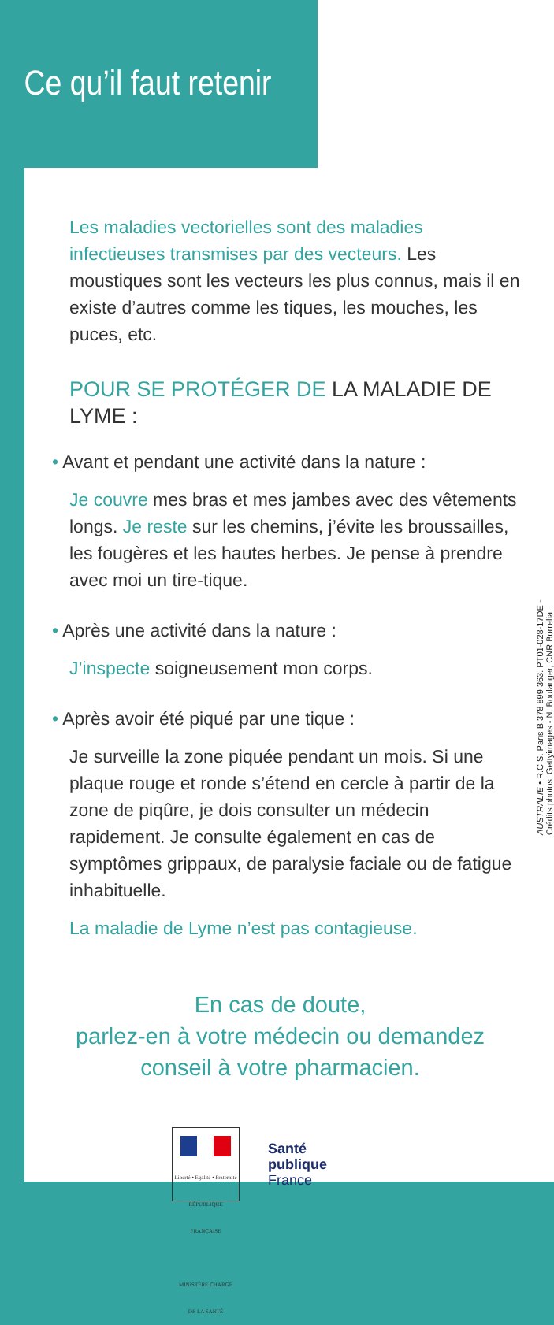Ce qu’il faut retenir
Les maladies vectorielles sont des maladies infectieuses transmises par des vecteurs. Les moustiques sont les vecteurs les plus connus, mais il en existe d’autres comme les tiques, les mouches, les puces, etc.
POUR SE PROTÉGER DE LA MALADIE DE LYME :
• Avant et pendant une activité dans la nature :
Je couvre mes bras et mes jambes avec des vêtements longs. Je reste sur les chemins, j’évite les broussailles, les fougères et les hautes herbes. Je pense à prendre avec moi un tire-tique.
• Après une activité dans la nature :
J’inspecte soigneusement mon corps.
• Après avoir été piqué par une tique :
Je surveille la zone piquée pendant un mois. Si une plaque rouge et ronde s’étend en cercle à partir de la zone de piqûre, je dois consulter un médecin rapidement. Je consulte également en cas de symptômes grippaux, de paralysie faciale ou de fatigue inhabituelle.
La maladie de Lyme n’est pas contagieuse.
En cas de doute,
parlez-en à votre médecin ou demandez
conseil à votre pharmacien.
Liberté • Égalité • Fraternité
RÉPUBLIQUE FRANÇAISE
MINISTÈRE CHARGÉ
DE LA SANTÉ
Santé
publique
France
AUSTRALIE • R.C.S. Paris B 378 899 363. PT01-028-17DE - Crédits photos: Gettyimages - N. Boulanger, CNR Borrelia.